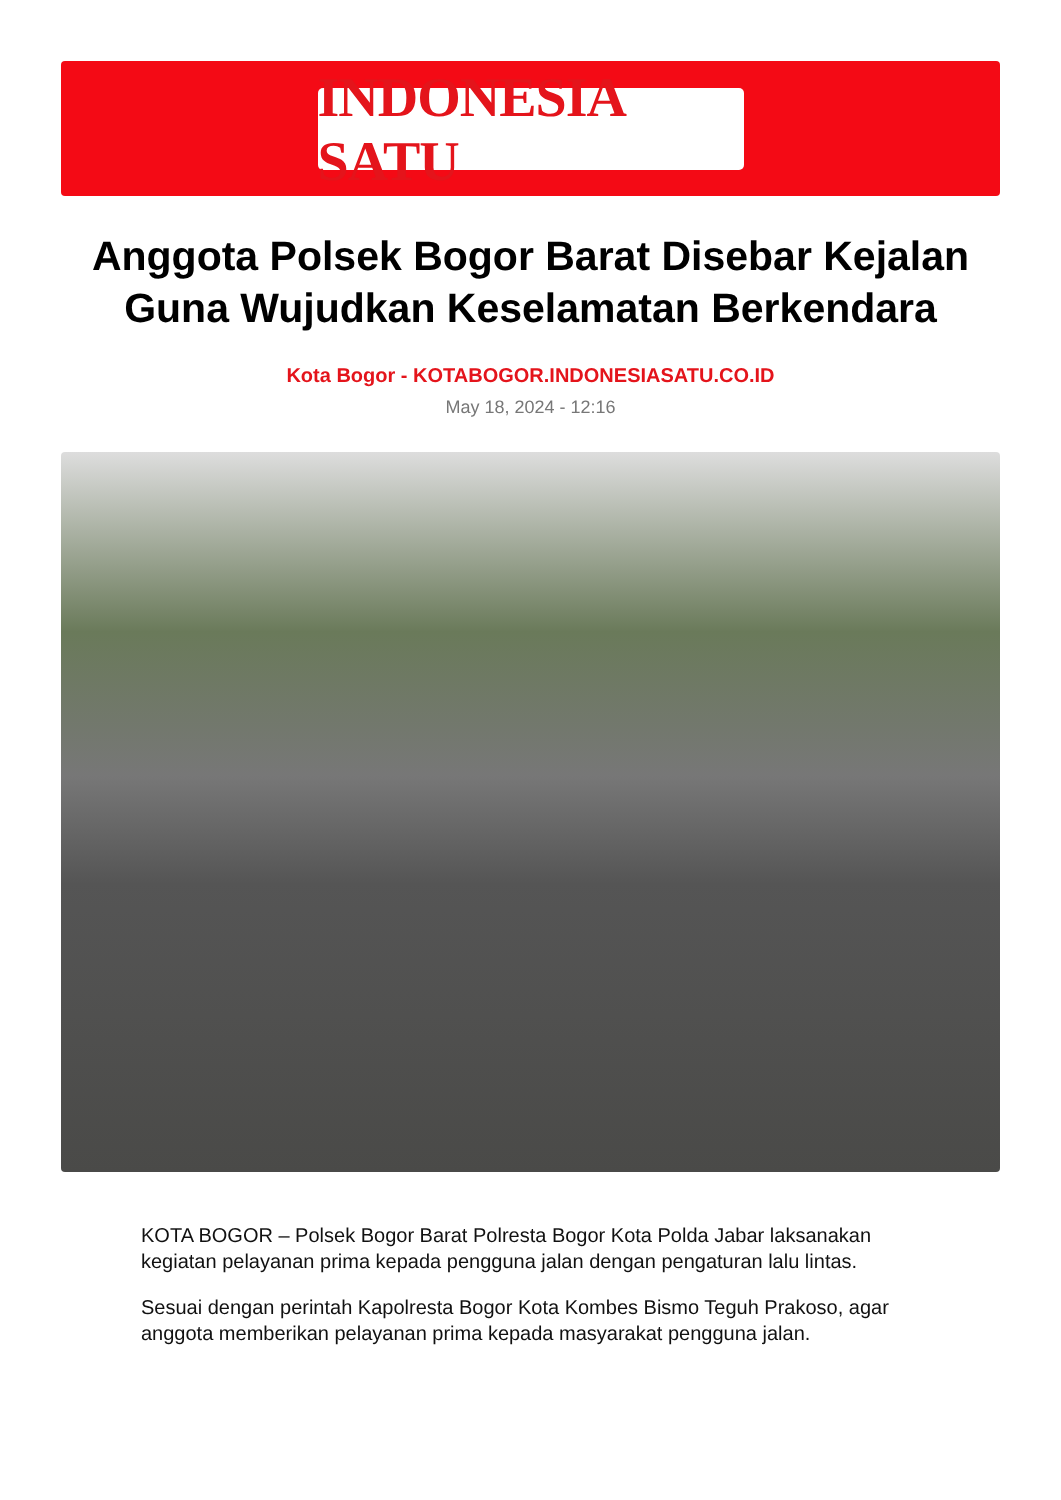INDONESIA SATU
Anggota Polsek Bogor Barat Disebar Kejalan Guna Wujudkan Keselamatan Berkendara
Kota Bogor - KOTABOGOR.INDONESIASATU.CO.ID
May 18, 2024 - 12:16
KOTA BOGOR – Polsek Bogor Barat Polresta Bogor Kota Polda Jabar laksanakan kegiatan pelayanan prima kepada pengguna jalan dengan pengaturan lalu lintas.
Sesuai dengan perintah Kapolresta Bogor Kota Kombes Bismo Teguh Prakoso, agar anggota memberikan pelayanan prima kepada masyarakat pengguna jalan.